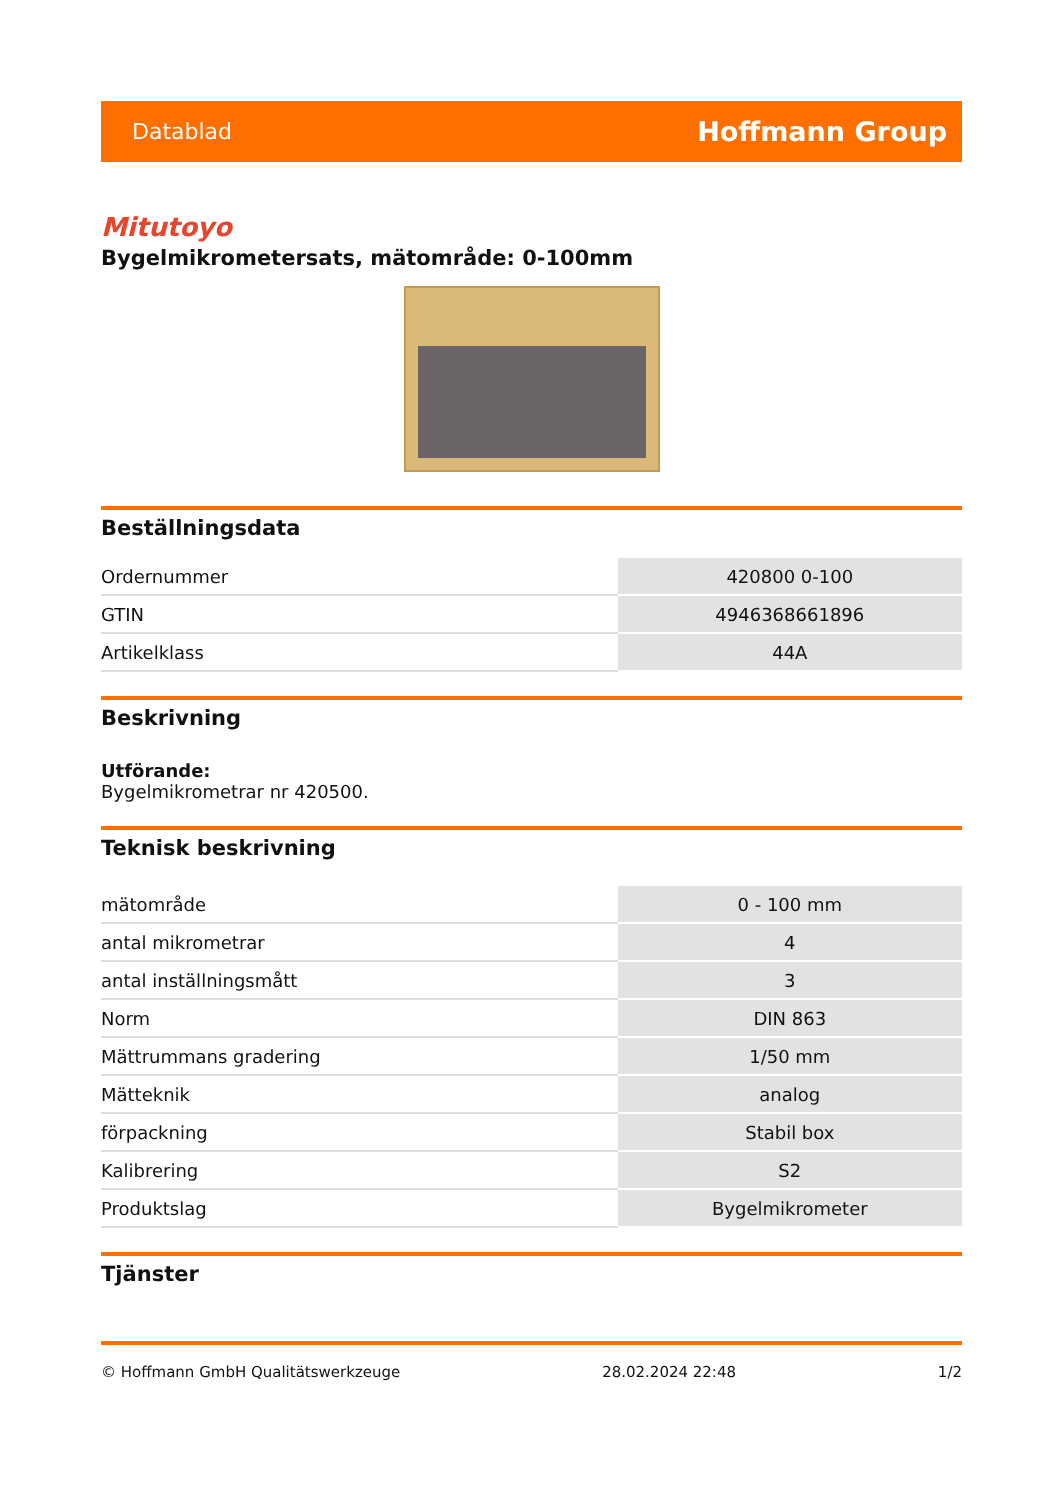Datablad Hoffmann Group
Mitutoyo
Bygelmikrometersats, mätområde: 0-100mm
Beställningsdata
| Ordernummer | 420800 0-100 |
| GTIN | 4946368661896 |
| Artikelklass | 44A |
Beskrivning
Utförande:
Bygelmikrometrar nr 420500.
Teknisk beskrivning
| mätområde | 0 - 100 mm |
| antal mikrometrar | 4 |
| antal inställningsmått | 3 |
| Norm | DIN 863 |
| Mättrummans gradering | 1/50 mm |
| Mätteknik | analog |
| förpackning | Stabil box |
| Kalibrering | S2 |
| Produktslag | Bygelmikrometer |
Tjänster
© Hoffmann GmbH Qualitätswerkzeuge 28.02.2024 22:48 1/2